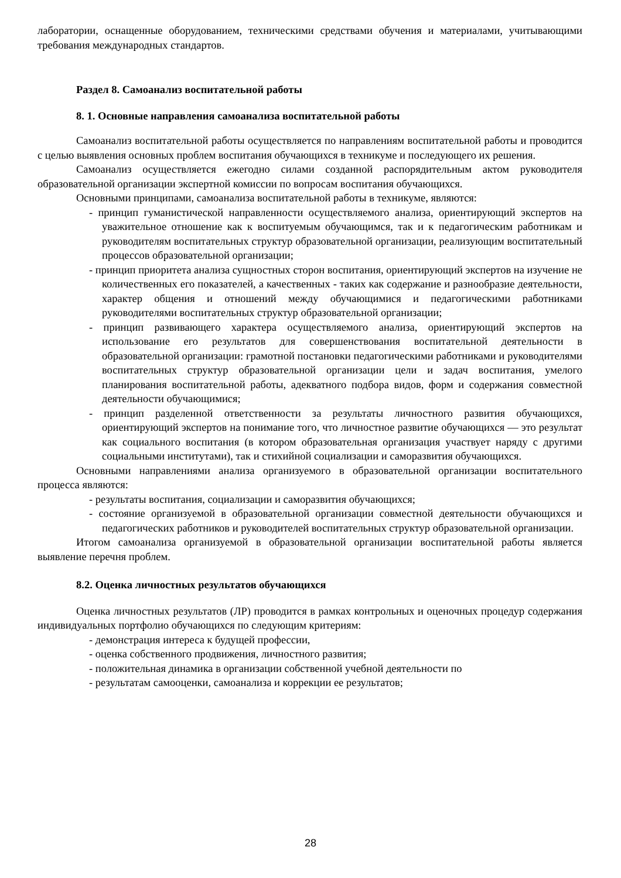лаборатории, оснащенные оборудованием, техническими средствами обучения и материалами, учитывающими требования международных стандартов.
Раздел 8. Самоанализ воспитательной работы
8. 1. Основные направления самоанализа воспитательной работы
Самоанализ воспитательной работы осуществляется по направлениям воспитательной работы и проводится с целью выявления основных проблем воспитания обучающихся в техникуме и последующего их решения.
Самоанализ осуществляется ежегодно силами созданной распорядительным актом руководителя образовательной организации экспертной комиссии по вопросам воспитания обучающихся.
Основными принципами, самоанализа воспитательной работы в техникуме, являются:
- принцип гуманистической направленности осуществляемого анализа, ориентирующий экспертов на уважительное отношение как к воспитуемым обучающимся, так и к педагогическим работникам и руководителям воспитательных структур образовательной организации, реализующим воспитательный процессов образовательной организации;
- принцип приоритета анализа сущностных сторон воспитания, ориентирующий экспертов на изучение не количественных его показателей, а качественных - таких как содержание и разнообразие деятельности, характер общения и отношений между обучающимися и педагогическими работниками руководителями воспитательных структур образовательной организации;
- принцип развивающего характера осуществляемого анализа, ориентирующий экспертов на использование его результатов для совершенствования воспитательной деятельности в образовательной организации: грамотной постановки педагогическими работниками и руководителями воспитательных структур образовательной организации цели и задач воспитания, умелого планирования воспитательной работы, адекватного подбора видов, форм и содержания совместной деятельности обучающимися;
- принцип разделенной ответственности за результаты личностного развития обучающихся, ориентирующий экспертов на понимание того, что личностное развитие обучающихся — это результат как социального воспитания (в котором образовательная организация участвует наряду с другими социальными институтами), так и стихийной социализации и саморазвития обучающихся.
Основными направлениями анализа организуемого в образовательной организации воспитательного процесса являются:
- результаты воспитания, социализации и саморазвития обучающихся;
- состояние организуемой в образовательной организации совместной деятельности обучающихся и педагогических работников и руководителей воспитательных структур образовательной организации.
Итогом самоанализа организуемой в образовательной организации воспитательной работы является выявление перечня проблем.
8.2. Оценка личностных результатов обучающихся
Оценка личностных результатов (ЛР) проводится в рамках контрольных и оценочных процедур содержания индивидуальных портфолио обучающихся по следующим критериям:
- демонстрация интереса к будущей профессии,
- оценка собственного продвижения, личностного развития;
- положительная динамика в организации собственной учебной деятельности по
- результатам самооценки, самоанализа и коррекции ее результатов;
28